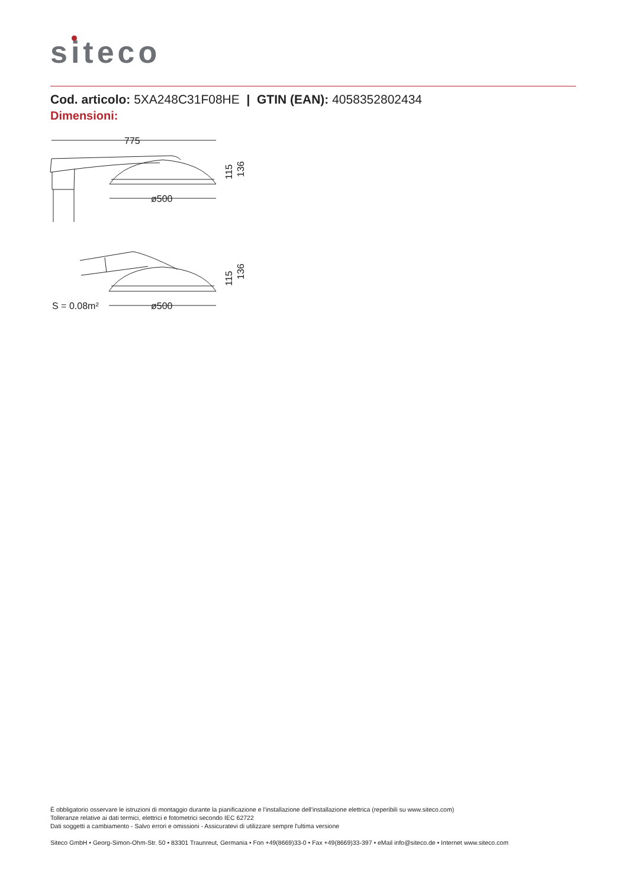siteco
Cod. articolo: 5XA248C31F08HE | GTIN (EAN): 4058352802434
Dimensioni:
775
ø500
ø500
S = 0.08m²
115
136
115
136
È obbligatorio osservare le istruzioni di montaggio durante la pianificazione e l'installazione dell'installazione elettrica (reperibili su www.siteco.com)
Tolleranze relative ai dati termici, elettrici e fotometrici secondo IEC 62722
Dati soggetti a cambiamento - Salvo errori e omissioni - Assicuratevi di utilizzare sempre l'ultima versione
Siteco GmbH • Georg-Simon-Ohm-Str. 50 • 83301 Traunreut, Germania • Fon +49(8669)33-0 • Fax +49(8669)33-397 • eMail info@siteco.de • Internet www.siteco.com